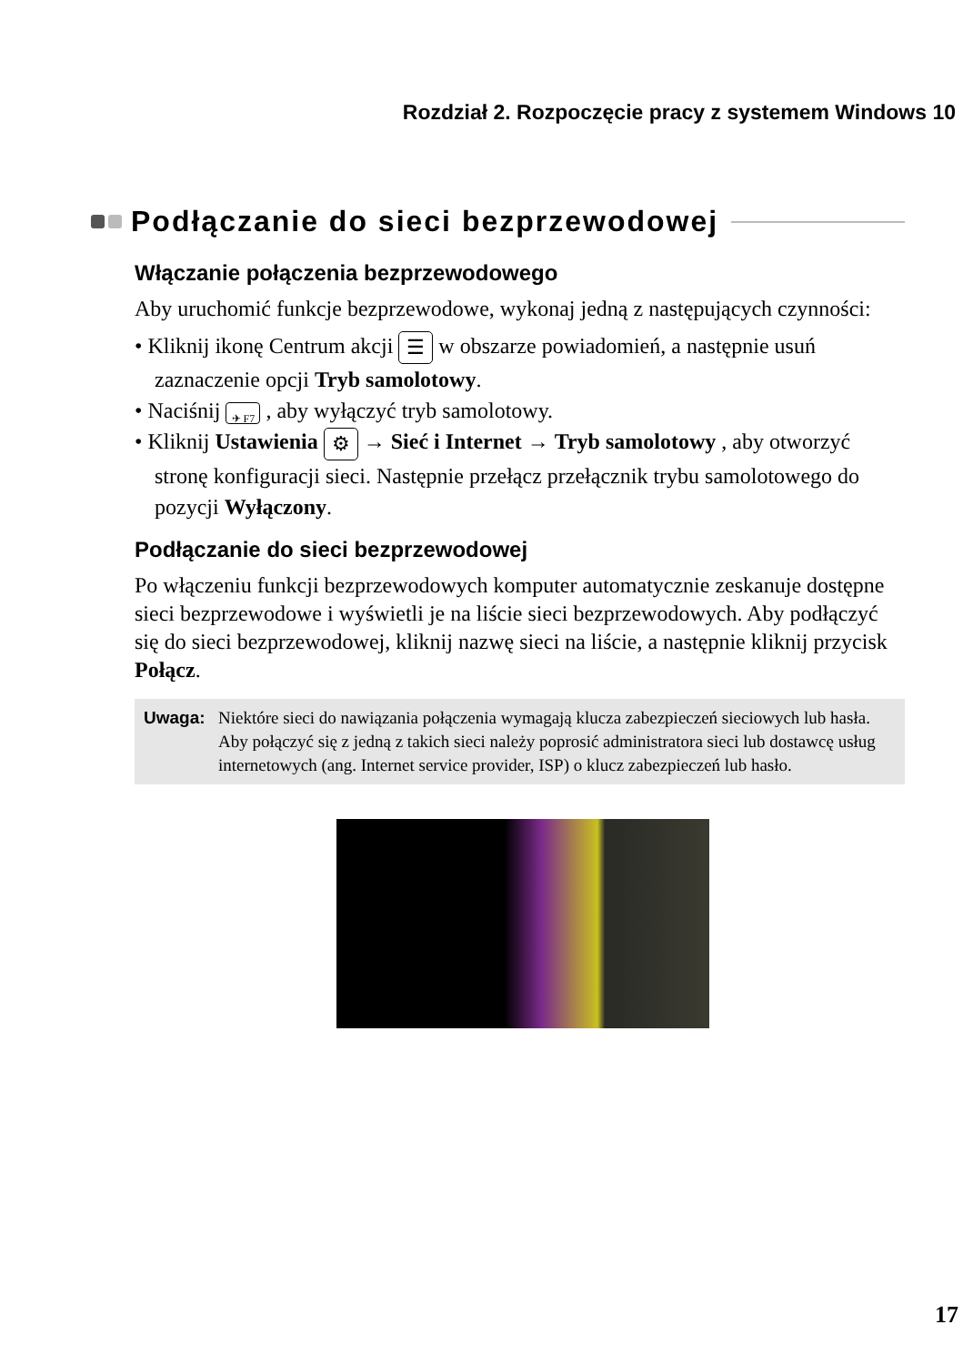Rozdział 2. Rozpoczęcie pracy z systemem Windows 10
Podłączanie do sieci bezprzewodowej
Włączanie połączenia bezprzewodowego
Aby uruchomić funkcje bezprzewodowe, wykonaj jedną z następujących czynności:
• Kliknij ikonę Centrum akcji ☰ w obszarze powiadomień, a następnie usuń zaznaczenie opcji Tryb samolotowy.
• Naciśnij ✈ F7 , aby wyłączyć tryb samolotowy.
• Kliknij Ustawienia ⚙ → Sieć i Internet → Tryb samolotowy , aby otworzyć stronę konfiguracji sieci. Następnie przełącz przełącznik trybu samolotowego do pozycji Wyłączony.
Podłączanie do sieci bezprzewodowej
Po włączeniu funkcji bezprzewodowych komputer automatycznie zeskanuje dostępne sieci bezprzewodowe i wyświetli je na liście sieci bezprzewodowych. Aby podłączyć się do sieci bezprzewodowej, kliknij nazwę sieci na liście, a następnie kliknij przycisk Połącz.
Uwaga: Niektóre sieci do nawiązania połączenia wymagają klucza zabezpieczeń sieciowych lub hasła. Aby połączyć się z jedną z takich sieci należy poprosić administratora sieci lub dostawcę usług internetowych (ang. Internet service provider, ISP) o klucz zabezpieczeń lub hasło.
17